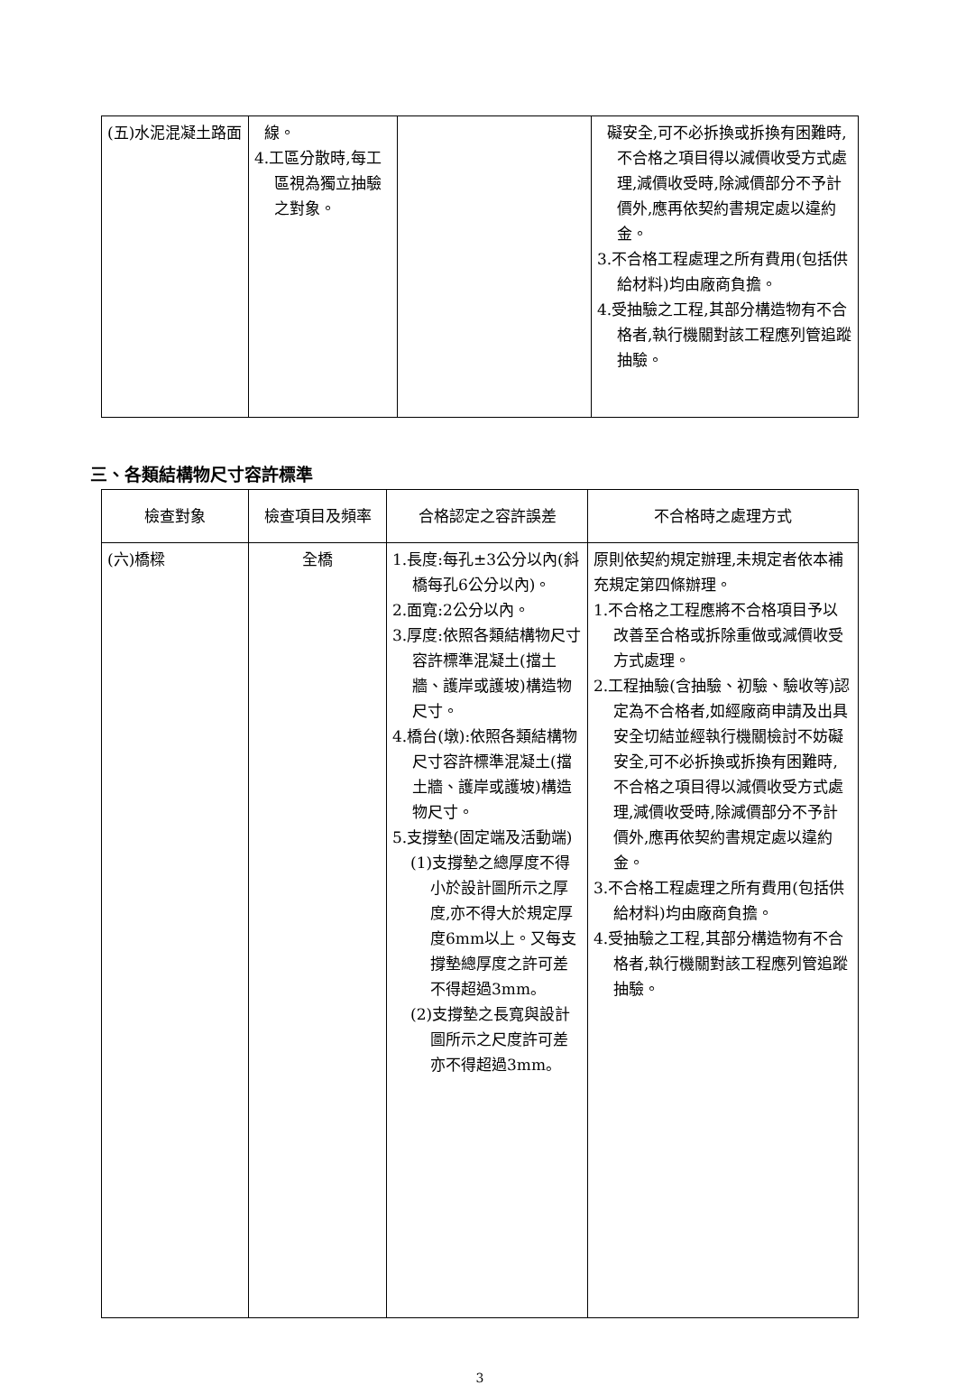| (五)水泥混凝土路面 | 線。 4.工區分散時,每工區視為獨立抽驗之對象。 | | 礙安全,可不必拆換或拆換有困難時,不合格之項目得以減價收受方式處理,減價收受時,除減價部分不予計價外,應再依契約書規定處以違約金。 3.不合格工程處理之所有費用(包括供給材料)均由廠商負擔。 4.受抽驗之工程,其部分構造物有不合格者,執行機關對該工程應列管追蹤抽驗。 |
三、各類結構物尺寸容許標準
| 檢查對象 | 檢查項目及頻率 | 合格認定之容許誤差 | 不合格時之處理方式 |
| --- | --- | --- | --- |
| (六)橋樑 | 全橋 | 1.長度:每孔±3公分以內(斜橋每孔6公分以內)。 2.面寬:2公分以內。 3.厚度:依照各類結構物尺寸容許標準混凝土(擋土牆、護岸或護坡)構造物尺寸。 4.橋台(墩):依照各類結構物尺寸容許標準混凝土(擋土牆、護岸或護坡)構造物尺寸。 5.支撐墊(固定端及活動端) (1)支撐墊之總厚度不得小於設計圖所示之厚度,亦不得大於規定厚度6mm以上。又每支撐墊總厚度之許可差不得超過3mm。 (2)支撐墊之長寬與設計圖所示之尺度許可差亦不得超過3mm。 | 原則依契約規定辦理,未規定者依本補充規定第四條辦理。 1.不合格之工程應將不合格項目予以改善至合格或拆除重做或減價收受方式處理。 2.工程抽驗(含抽驗、初驗、驗收等)認定為不合格者,如經廠商申請及出具安全切結並經執行機關檢討不妨礙安全,可不必拆換或拆換有困難時,不合格之項目得以減價收受方式處理,減價收受時,除減價部分不予計價外,應再依契約書規定處以違約金。 3.不合格工程處理之所有費用(包括供給材料)均由廠商負擔。 4.受抽驗之工程,其部分構造物有不合格者,執行機關對該工程應列管追蹤抽驗。 |
3